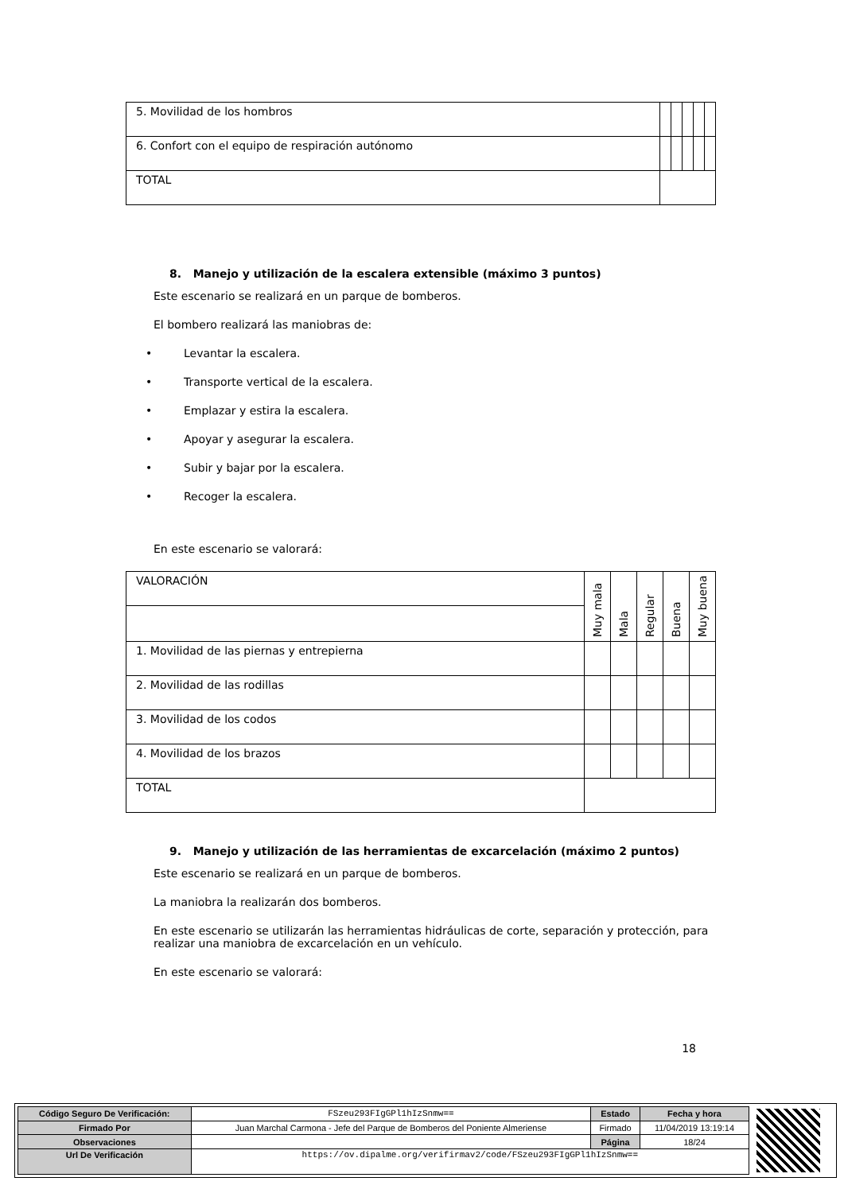| 5. Movilidad de los hombros | | | | | |
| 6. Confort con el equipo de respiración autónomo | | | | | |
| TOTAL | | | | | |
8. Manejo y utilización de la escalera extensible (máximo 3 puntos)
Este escenario se realizará en un parque de bomberos.
El bombero realizará las maniobras de:
• Levantar la escalera.
• Transporte vertical de la escalera.
• Emplazar y estira la escalera.
• Apoyar y asegurar la escalera.
• Subir y bajar por la escalera.
• Recoger la escalera.
En este escenario se valorará:
| VALORACIÓN | Muy mala | Mala | Regular | Buena | Muy buena |
| 1. Movilidad de las piernas y entrepierna | | | | | |
| 2. Movilidad de las rodillas | | | | | |
| 3. Movilidad de los codos | | | | | |
| 4. Movilidad de los brazos | | | | | |
| TOTAL | | | | | |
9. Manejo y utilización de las herramientas de excarcelación (máximo 2 puntos)
Este escenario se realizará en un parque de bomberos.
La maniobra la realizarán dos bomberos.
En este escenario se utilizarán las herramientas hidráulicas de corte, separación y protección, para realizar una maniobra de excarcelación en un vehículo.
En este escenario se valorará:
18
| Código Seguro De Verificación: | FSzeu293FIgGPl1hIzSnmw== | Estado | Fecha y hora |
| Firmado Por | Juan Marchal Carmona - Jefe del Parque de Bomberos del Poniente Almeriense | Firmado | 11/04/2019 13:19:14 |
| Observaciones | | Página | 18/24 |
| Url De Verificación | https://ov.dipalme.org/verifirmav2/code/FSzeu293FIgGPl1hIzSnmw== | | |